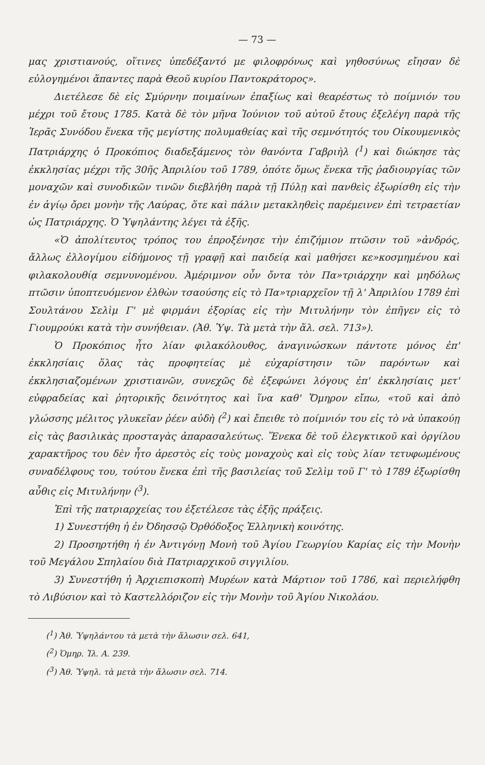— 73 —
μας χριστιανούς, οἵτινες ὑπεδέξαντό με φιλοφρόνως καὶ γηθοσύνως εἴησαν δὲ εὐλογημένοι ἅπαντες παρὰ Θεοῦ κυρίου Παντοκράτορος».
Διετέλεσε δὲ εἰς Σμύρνην ποιμαίνων ἐπαξίως καὶ θεαρέστως τὸ ποίμνιόν του μέχρι τοῦ ἔτους 1785. Κατὰ δὲ τὸν μῆνα Ἰούνιον τοῦ αὐτοῦ ἔτους ἐξελέγη παρὰ τῆς Ἱερᾶς Συνόδου ἕνεκα τῆς μεγίστης πολυμαθείας καὶ τῆς σεμνότητός του Οἰκουμενικὸς Πατριάρχης ὁ Προκόπιος διαδεξάμενος τὸν θανόντα Γαβριὴλ (<sup>1</sup>) καὶ διώκησε τὰς ἐκκλησίας μέχρι τῆς 30ῆς Ἀπριλίου τοῦ 1789, ὁπότε ὅμως ἕνεκα τῆς ῥαδιουργίας τῶν μοναχῶν καὶ συνοδικῶν τινῶν διεβλήθη παρὰ τῇ Πύλῃ καὶ πανθεὶς ἐξωρίσθη εἰς τὴν ἐν ἁγίῳ ὄρει μονὴν τῆς Λαύρας, ὅτε καὶ πάλιν μετακληθεὶς παρέμεινεν ἐπὶ τετραετίαν ὡς Πατριάρχης. Ὁ Ὑψηλάντης λέγει τὰ ἑξῆς.
«Ὁ ἀπολίτευτος τρόπος του ἐπροξένησε τὴν ἐπιζήμιον πτῶσιν τοῦ »ἀνδρός, ἄλλως ἐλλογίμου εἰδήμονος τῇ γραφῇ καὶ παιδείᾳ καὶ μαθήσει κε»κοσμημένου καὶ φιλακολουθίᾳ σεμνυνομένου. Ἀμέριμνον οὖν ὄντα τὸν Πα»τριάρχην καὶ μηδόλως πτῶσιν ὑποπτευόμενον ἐλθὼν τσαούσης εἰς τὸ Πα»τριαρχεῖον τῇ λ' Ἀπριλίου 1789 ἐπὶ Σουλτάνου Σελὶμ Γ' μὲ φιρμάνι ἐξορίας εἰς τὴν Μιτυλήνην τὸν ἐπῆγεν εἰς τὸ Γιουμρούκι κατὰ τὴν συνήθειαν. (Ἀθ. Ὑψ. Τὰ μετὰ τὴν ἅλ. σελ. 713»).
Ὁ Προκόπιος ἦτο λίαν φιλακόλουθος, ἀναγινώσκων πάντοτε μόνος ἐπ' ἐκκλησίαις ὅλας τὰς προφητείας μὲ εὐχαρίστησιν τῶν παρόντων καὶ ἐκκλησιαζομένων χριστιανῶν, συνεχῶς δὲ ἐξεφώνει λόγους ἐπ' ἐκκλησίαις μετ' εὐφραδείας καὶ ῥητορικῆς δεινότητος καὶ ἵνα καθ' Ὅμηρον εἴπω, «τοῦ καὶ ἀπὸ γλώσσης μέλιτος γλυκεῖαν ῥέεν αὐδὴ (<sup>2</sup>) καὶ ἔπειθε τὸ ποίμνιόν του εἰς τὸ νὰ ὑπακούῃ εἰς τὰς βασιλικὰς προσταγὰς ἀπαρασαλεύτως. Ἕνεκα δὲ τοῦ ἐλεγκτικοῦ καὶ ὀργίλου χαρακτῆρος του δὲν ἦτο ἀρεστὸς εἰς τοὺς μοναχοὺς καὶ εἰς τοὺς λίαν τετυφωμένους συναδέλφους του, τούτου ἕνεκα ἐπὶ τῆς βασιλείας τοῦ Σελὶμ τοῦ Γ' τὸ 1789 ἐξωρίσθη αὖθις εἰς Μιτυλήνην (<sup>3</sup>).
Ἐπὶ τῆς πατριαρχείας του ἐξετέλεσε τὰς ἑξῆς πράξεις.
1) Συνεστήθη ἡ ἐν Ὀδησσῷ Ὀρθόδοξος Ἑλληνικὴ κοινότης.
2) Προσηρτήθη ἡ ἐν Ἀντιγόνῃ Μονὴ τοῦ Ἁγίου Γεωργίου Καρίας εἰς τὴν Μονὴν τοῦ Μεγάλου Σπηλαίου διὰ Πατριαρχικοῦ σιγγιλίου.
3) Συνεστήθη ἡ Ἀρχιεπισκοπὴ Μυρέων κατὰ Μάρτιον τοῦ 1786, καὶ περιελήφθη τὸ Λιβύσιον καὶ τὸ Καστελλόριζον εἰς τὴν Μονὴν τοῦ Ἁγίου Νικολάου.
(<sup>1</sup>) Ἀθ. Ὑψηλάντου τὰ μετὰ τὴν ἅλωσιν σελ. 641,
(<sup>2</sup>) Ὁμηρ. Ἰλ. Α. 239.
(<sup>3</sup>) Ἀθ. Ὑψηλ. τὰ μετὰ τὴν ἅλωσιν σελ. 714.